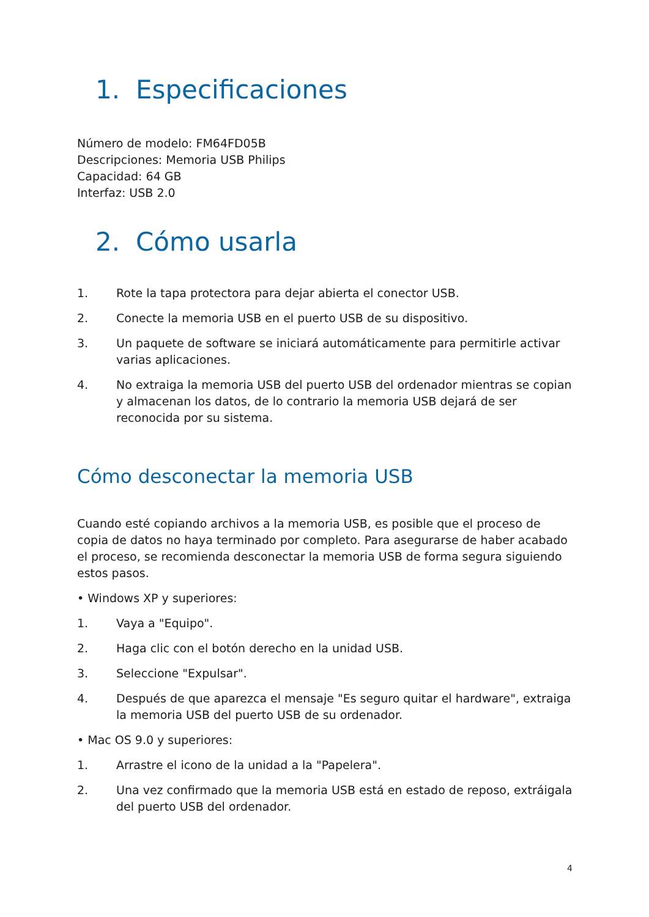1. Especificaciones
Número de modelo: FM64FD05B
Descripciones: Memoria USB Philips
Capacidad: 64 GB
Interfaz: USB 2.0
2. Cómo usarla
1. Rote la tapa protectora para dejar abierta el conector USB.
2. Conecte la memoria USB en el puerto USB de su dispositivo.
3. Un paquete de software se iniciará automáticamente para permitirle activar varias aplicaciones.
4. No extraiga la memoria USB del puerto USB del ordenador mientras se copian y almacenan los datos, de lo contrario la memoria USB dejará de ser reconocida por su sistema.
Cómo desconectar la memoria USB
Cuando esté copiando archivos a la memoria USB, es posible que el proceso de copia de datos no haya terminado por completo. Para asegurarse de haber acabado el proceso, se recomienda desconectar la memoria USB de forma segura siguiendo estos pasos.
• Windows XP y superiores:
1. Vaya a "Equipo".
2. Haga clic con el botón derecho en la unidad USB.
3. Seleccione "Expulsar".
4. Después de que aparezca el mensaje "Es seguro quitar el hardware", extraiga la memoria USB del puerto USB de su ordenador.
• Mac OS 9.0 y superiores:
1. Arrastre el icono de la unidad a la "Papelera".
2. Una vez confirmado que la memoria USB está en estado de reposo, extráigala del puerto USB del ordenador.
4